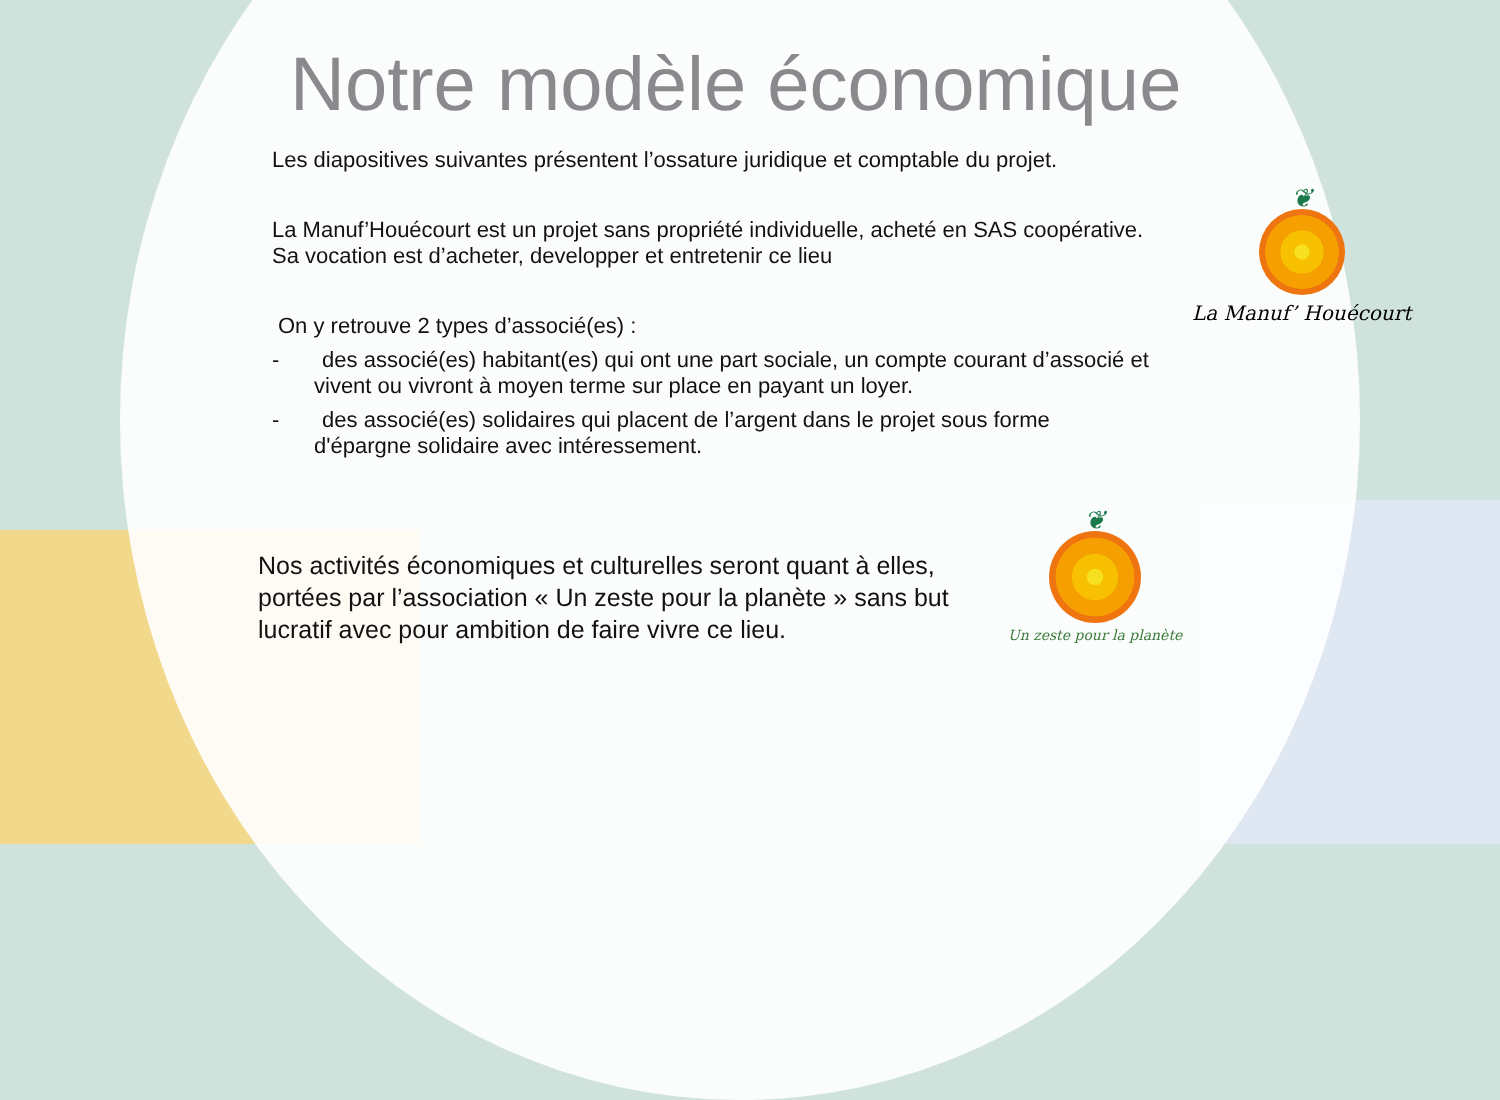Notre modèle économique
Les diapositives suivantes présentent l’ossature juridique et comptable du projet.
La Manuf’Houécourt est un projet sans propriété individuelle, acheté en SAS coopérative. Sa vocation est d’acheter, developper et entretenir ce lieu
On y retrouve 2 types d’associé(es) :
- des associé(es) habitant(es) qui ont une part sociale, un compte courant d’associé et vivent ou vivront à moyen terme sur place en payant un loyer.
- des associé(es) solidaires qui placent de l’argent dans le projet sous forme d'épargne solidaire avec intéressement.
❦
La Manuf’ Houécourt
Nos activités économiques et culturelles seront quant à elles, portées par l’association « Un zeste pour la planète » sans but lucratif avec pour ambition de faire vivre ce lieu.
❦
Un zeste pour la planète